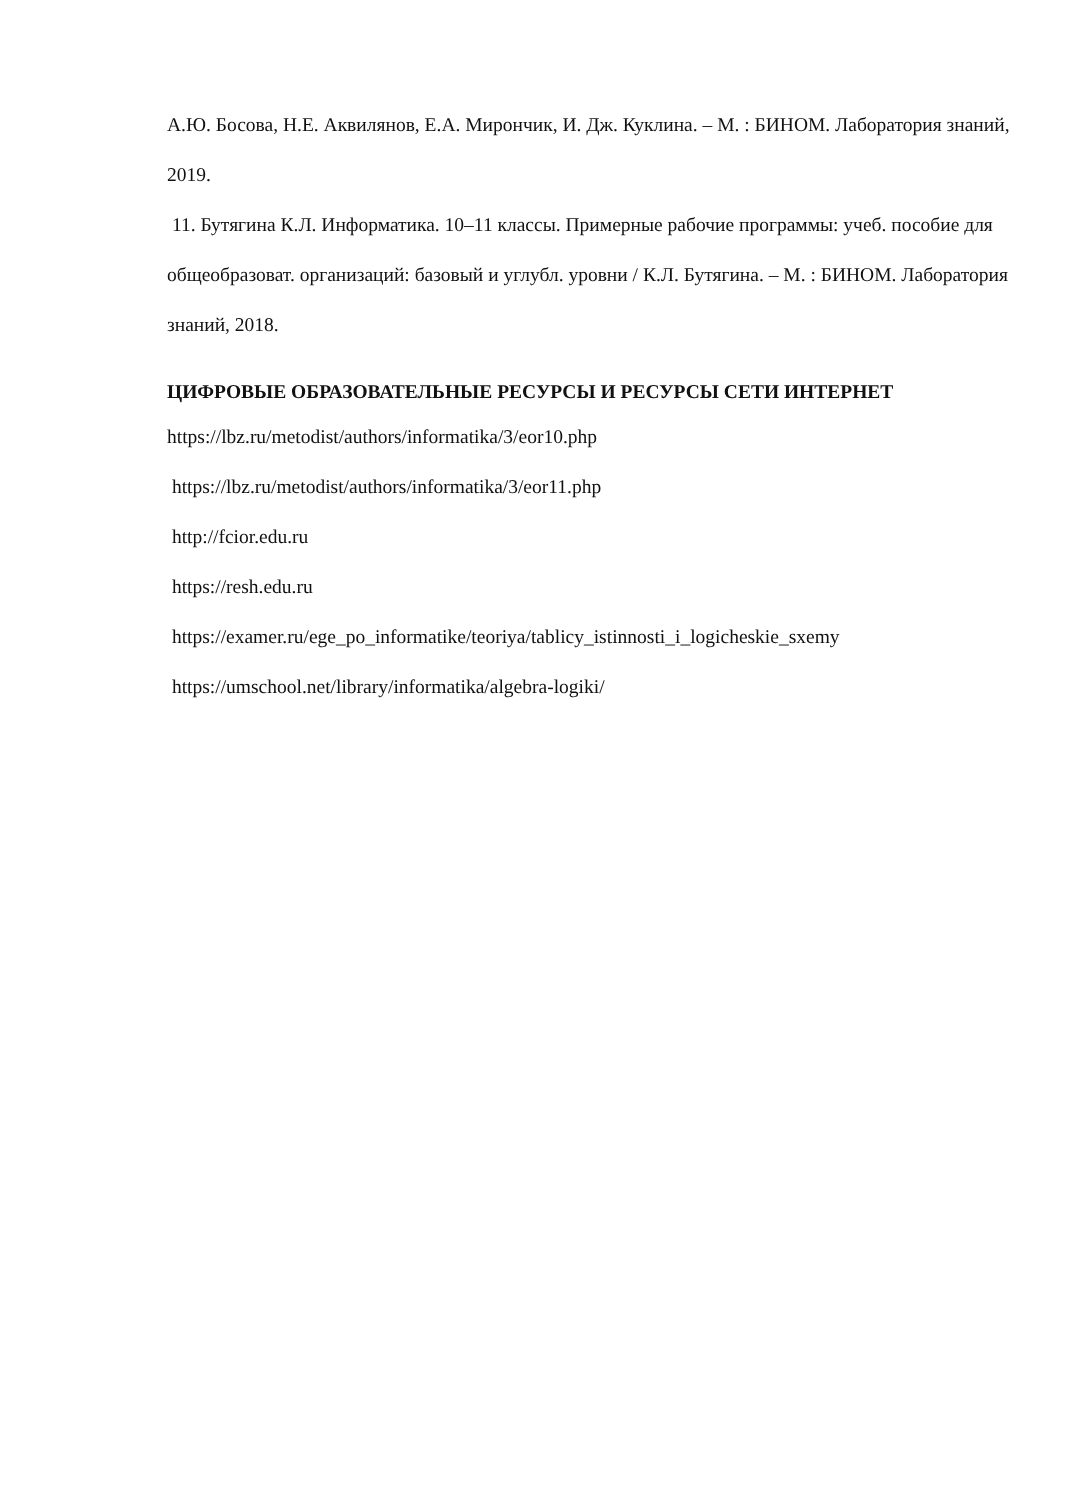А.Ю. Босова, Н.Е. Аквилянов, Е.А. Мирончик, И. Дж. Куклина. – М. : БИНОМ. Лаборатория знаний, 2019.
11. Бутягина К.Л. Информатика. 10–11 классы. Примерные рабочие программы: учеб. пособие для общеобразоват. организаций: базовый и углубл. уровни / К.Л. Бутягина. – М. : БИНОМ. Лаборатория знаний, 2018.
ЦИФРОВЫЕ ОБРАЗОВАТЕЛЬНЫЕ РЕСУРСЫ И РЕСУРСЫ СЕТИ ИНТЕРНЕТ
https://lbz.ru/metodist/authors/informatika/3/eor10.php
https://lbz.ru/metodist/authors/informatika/3/eor11.php
http://fcior.edu.ru
https://resh.edu.ru
https://examer.ru/ege_po_informatike/teoriya/tablicy_istinnosti_i_logicheskie_sxemy
https://umschool.net/library/informatika/algebra-logiki/